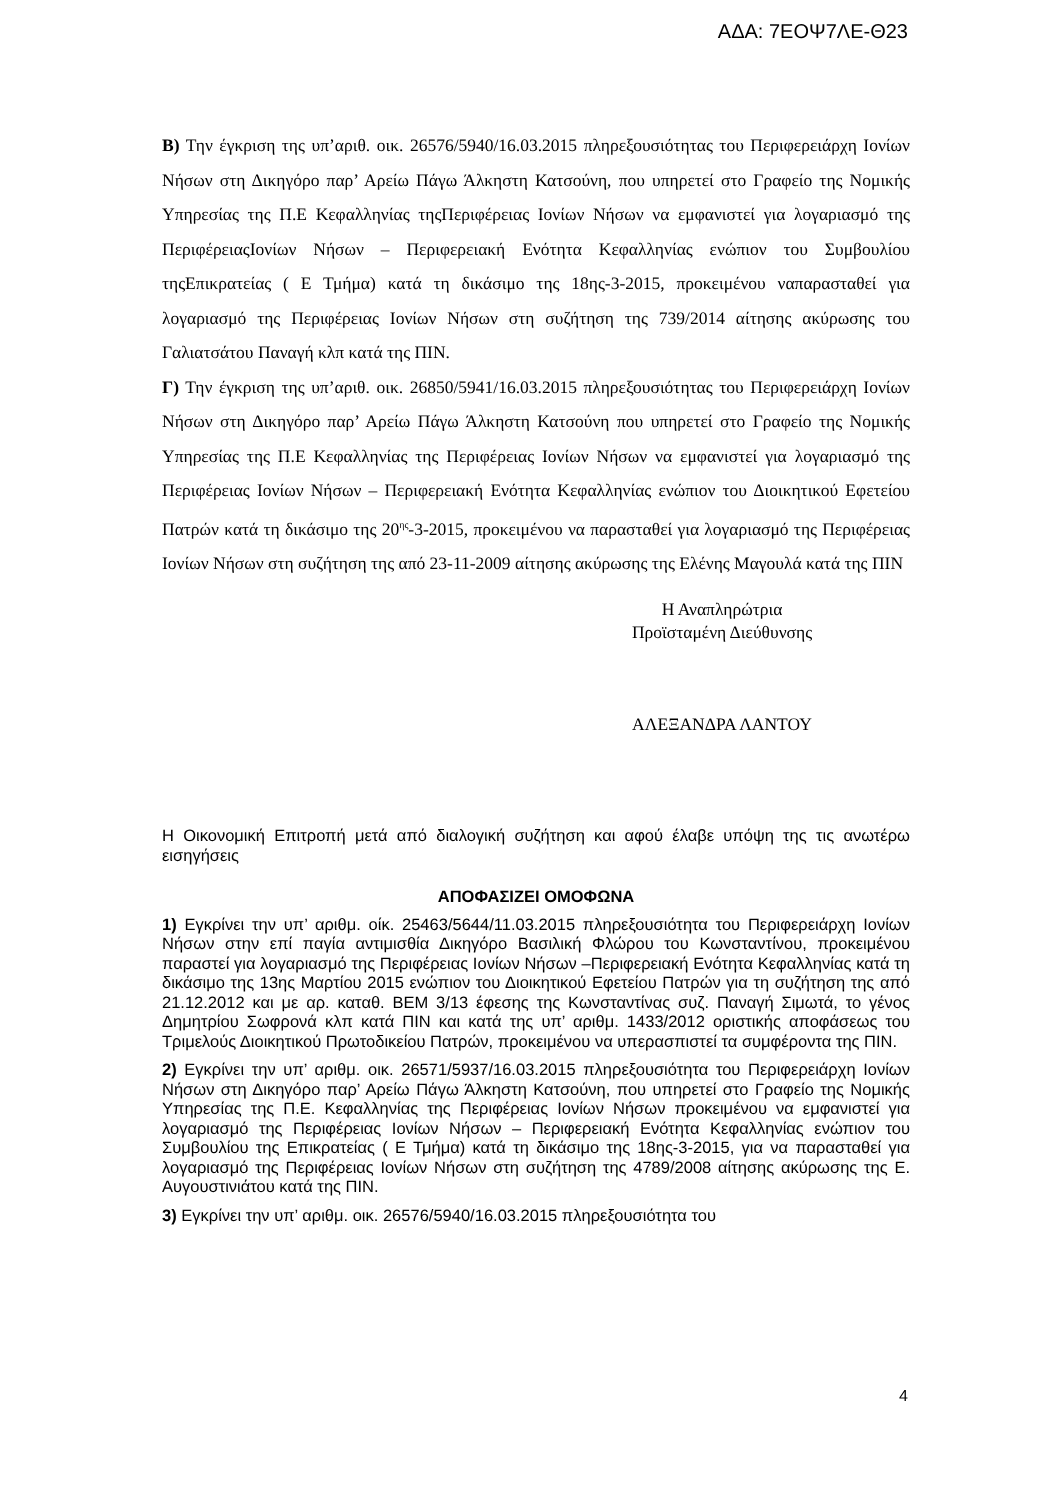ΑΔΑ: 7ΕΟΨ7ΛΕ-Θ23
Β) Την έγκριση της υπ’αριθ. οικ. 26576/5940/16.03.2015 πληρεξουσιότητας του Περιφερειάρχη Ιονίων Νήσων στη Δικηγόρο παρ’ Αρείω Πάγω Άλκηστη Κατσούνη, που υπηρετεί στο Γραφείο της Νομικής Υπηρεσίας της Π.Ε Κεφαλληνίας τηςΠεριφέρειας Ιονίων Νήσων να εμφανιστεί για λογαριασμό της ΠεριφέρειαςΙονίων Νήσων – Περιφερειακή Ενότητα Κεφαλληνίας ενώπιον του Συμβουλίου τηςΕπικρατείας ( Ε Τμήμα) κατά τη δικάσιμο της 18ης-3-2015, προκειμένου ναπαρασταθεί για λογαριασμό της Περιφέρειας Ιονίων Νήσων στη συζήτηση της 739/2014 αίτησης ακύρωσης του Γαλιατσάτου Παναγή κλπ κατά της ΠΙΝ.
Γ) Την έγκριση της υπ’αριθ. οικ. 26850/5941/16.03.2015 πληρεξουσιότητας του Περιφερειάρχη Ιονίων Νήσων στη Δικηγόρο παρ’ Αρείω Πάγω Άλκηστη Κατσούνη που υπηρετεί στο Γραφείο της Νομικής Υπηρεσίας της Π.Ε Κεφαλληνίας της Περιφέρειας Ιονίων Νήσων να εμφανιστεί για λογαριασμό της Περιφέρειας Ιονίων Νήσων – Περιφερειακή Ενότητα Κεφαλληνίας ενώπιον του Διοικητικού Εφετείου Πατρών κατά τη δικάσιμο της 20<sup>ης</sup>-3-2015, προκειμένου να παρασταθεί για λογαριασμό της Περιφέρειας Ιονίων Νήσων στη συζήτηση της από 23-11-2009 αίτησης ακύρωσης της Ελένης Μαγουλά κατά της ΠΙΝ
Η Αναπληρώτρια
Προϊσταμένη Διεύθυνσης
ΑΛΕΞΑΝΔΡΑ ΛΑΝΤΟΥ
Η Οικονομική Επιτροπή μετά από διαλογική συζήτηση και αφού έλαβε υπόψη της τις ανωτέρω εισηγήσεις
ΑΠΟΦΑΣΙΖΕΙ ΟΜΟΦΩΝΑ
1) Εγκρίνει την υπ’ αριθμ. οίκ. 25463/5644/11.03.2015 πληρεξουσιότητα του Περιφερειάρχη Ιονίων Νήσων στην επί παγία αντιμισθία Δικηγόρο Βασιλική Φλώρου του Κωνσταντίνου, προκειμένου παραστεί για λογαριασμό της Περιφέρειας Ιονίων Νήσων –Περιφερειακή Ενότητα Κεφαλληνίας κατά τη δικάσιμο της 13ης Μαρτίου 2015 ενώπιον του Διοικητικού Εφετείου Πατρών για τη συζήτηση της από 21.12.2012 και με αρ. καταθ. ΒΕΜ 3/13 έφεσης της Κωνσταντίνας συζ. Παναγή Σιμωτά, το γένος Δημητρίου Σωφρονά κλπ κατά ΠΙΝ και κατά της υπ’ αριθμ. 1433/2012 οριστικής αποφάσεως του Τριμελούς Διοικητικού Πρωτοδικείου Πατρών, προκειμένου να υπερασπιστεί τα συμφέροντα της ΠΙΝ.
2) Εγκρίνει την υπ’ αριθμ. οικ. 26571/5937/16.03.2015 πληρεξουσιότητα του Περιφερειάρχη Ιονίων Νήσων στη Δικηγόρο παρ’ Αρείω Πάγω Άλκηστη Κατσούνη, που υπηρετεί στο Γραφείο της Νομικής Υπηρεσίας της Π.Ε. Κεφαλληνίας της Περιφέρειας Ιονίων Νήσων προκειμένου να εμφανιστεί για λογαριασμό της Περιφέρειας Ιονίων Νήσων – Περιφερειακή Ενότητα Κεφαλληνίας ενώπιον του Συμβουλίου της Επικρατείας ( Ε Τμήμα) κατά τη δικάσιμο της 18ης-3-2015, για να παρασταθεί για λογαριασμό της Περιφέρειας Ιονίων Νήσων στη συζήτηση της 4789/2008 αίτησης ακύρωσης της Ε. Αυγουστινιάτου κατά της ΠΙΝ.
3) Εγκρίνει την υπ’ αριθμ. οικ. 26576/5940/16.03.2015 πληρεξουσιότητα του
4